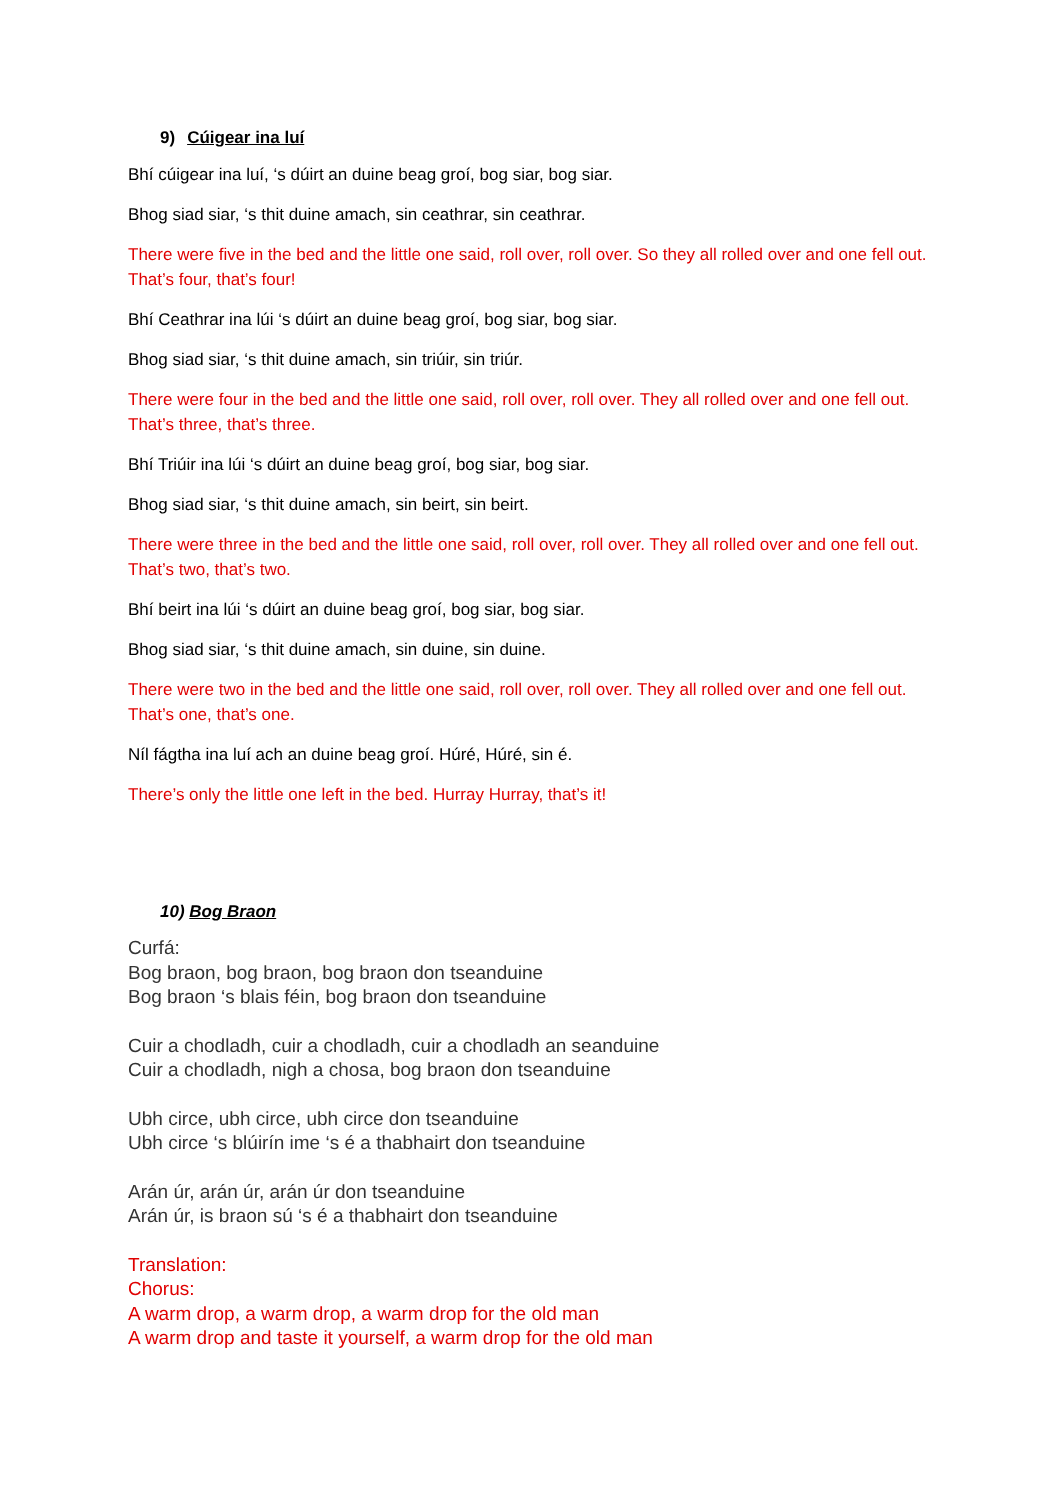9) Cúigear ina luí
Bhí cúigear ina luí, ‘s dúirt an duine beag groí, bog siar, bog siar.
Bhog siad siar, ‘s thit duine amach, sin ceathrar, sin ceathrar.
There were five in the bed and the little one said, roll over, roll over. So they all rolled over and one fell out. That’s four, that’s four!
Bhí Ceathrar ina lúi ‘s dúirt an duine beag groí, bog siar, bog siar.
Bhog siad siar, ‘s thit duine amach, sin triúir, sin triúr.
There were four in the bed and the little one said, roll over, roll over. They all rolled over and one fell out. That’s three, that’s three.
Bhí Triúir ina lúi ‘s dúirt an duine beag groí, bog siar, bog siar.
Bhog siad siar, ‘s thit duine amach, sin beirt, sin beirt.
There were three in the bed and the little one said, roll over, roll over. They all rolled over and one fell out. That’s two, that’s two.
Bhí beirt ina lúi ‘s dúirt an duine beag groí, bog siar, bog siar.
Bhog siad siar, ‘s thit duine amach, sin duine, sin duine.
There were two in the bed and the little one said, roll over, roll over. They all rolled over and one fell out. That’s one, that’s one.
Níl fágtha ina luí ach an duine beag groí. Húré, Húré, sin é.
There’s only the little one left in the bed. Hurray Hurray, that’s it!
10) Bog Braon
Curfá:
Bog braon, bog braon, bog braon don tseanduine
Bog braon ‘s blais féin, bog braon don tseanduine
Cuir a chodladh, cuir a chodladh, cuir a chodladh an seanduine
Cuir a chodladh, nigh a chosa, bog braon don tseanduine
Ubh circe, ubh circe, ubh circe don tseanduine
Ubh circe ‘s blúirín ime ‘s é a thabhairt don tseanduine
Arán úr, arán úr, arán úr don tseanduine
Arán úr, is braon sú ‘s é a thabhairt don tseanduine
Translation:
Chorus:
A warm drop, a warm drop, a warm drop for the old man
A warm drop and taste it yourself, a warm drop for the old man